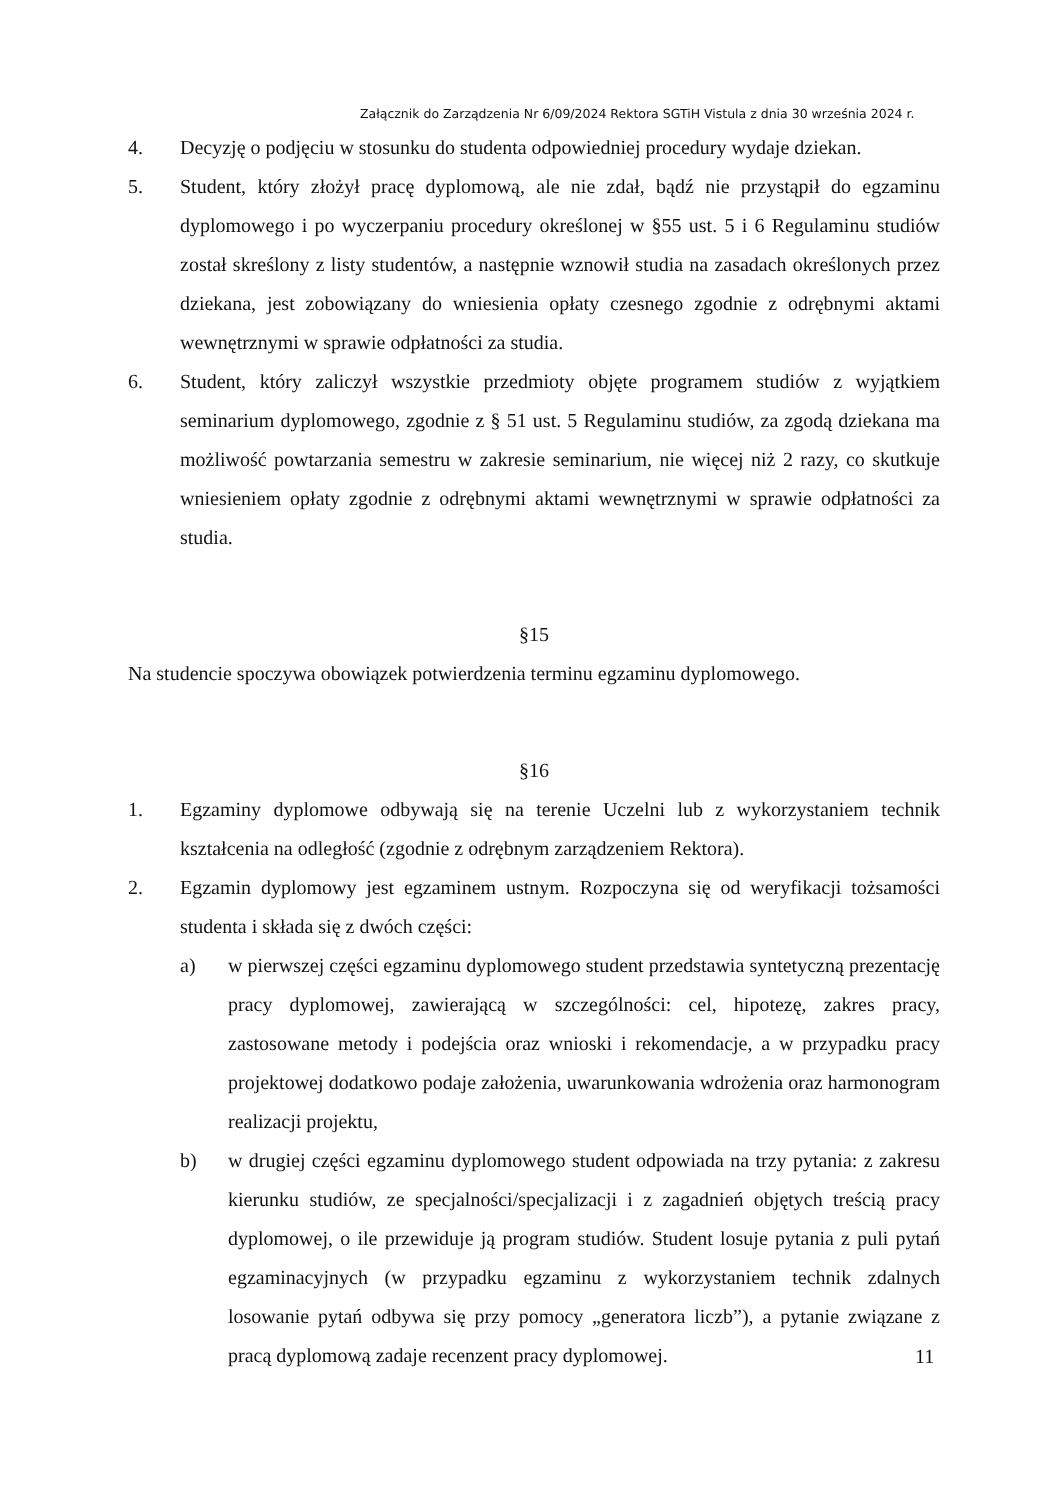Załącznik do Zarządzenia Nr 6/09/2024 Rektora SGTiH Vistula z dnia 30 września 2024 r.
4. Decyzję o podjęciu w stosunku do studenta odpowiedniej procedury wydaje dziekan.
5. Student, który złożył pracę dyplomową, ale nie zdał, bądź nie przystąpił do egzaminu dyplomowego i po wyczerpaniu procedury określonej w §55 ust. 5 i 6 Regulaminu studiów został skreślony z listy studentów, a następnie wznowił studia na zasadach określonych przez dziekana, jest zobowiązany do wniesienia opłaty czesnego zgodnie z odrębnymi aktami wewnętrznymi w sprawie odpłatności za studia.
6. Student, który zaliczył wszystkie przedmioty objęte programem studiów z wyjątkiem seminarium dyplomowego, zgodnie z § 51 ust. 5 Regulaminu studiów, za zgodą dziekana ma możliwość powtarzania semestru w zakresie seminarium, nie więcej niż 2 razy, co skutkuje wniesieniem opłaty zgodnie z odrębnymi aktami wewnętrznymi w sprawie odpłatności za studia.
§15
Na studencie spoczywa obowiązek potwierdzenia terminu egzaminu dyplomowego.
§16
1. Egzaminy dyplomowe odbywają się na terenie Uczelni lub z wykorzystaniem technik kształcenia na odległość (zgodnie z odrębnym zarządzeniem Rektora).
2. Egzamin dyplomowy jest egzaminem ustnym. Rozpoczyna się od weryfikacji tożsamości studenta i składa się z dwóch części:
a) w pierwszej części egzaminu dyplomowego student przedstawia syntetyczną prezentację pracy dyplomowej, zawierającą w szczególności: cel, hipotezę, zakres pracy, zastosowane metody i podejścia oraz wnioski i rekomendacje, a w przypadku pracy projektowej dodatkowo podaje założenia, uwarunkowania wdrożenia oraz harmonogram realizacji projektu,
b) w drugiej części egzaminu dyplomowego student odpowiada na trzy pytania: z zakresu kierunku studiów, ze specjalności/specjalizacji i z zagadnień objętych treścią pracy dyplomowej, o ile przewiduje ją program studiów. Student losuje pytania z puli pytań egzaminacyjnych (w przypadku egzaminu z wykorzystaniem technik zdalnych losowanie pytań odbywa się przy pomocy „generatora liczb”), a pytanie związane z pracą dyplomową zadaje recenzent pracy dyplomowej.
11